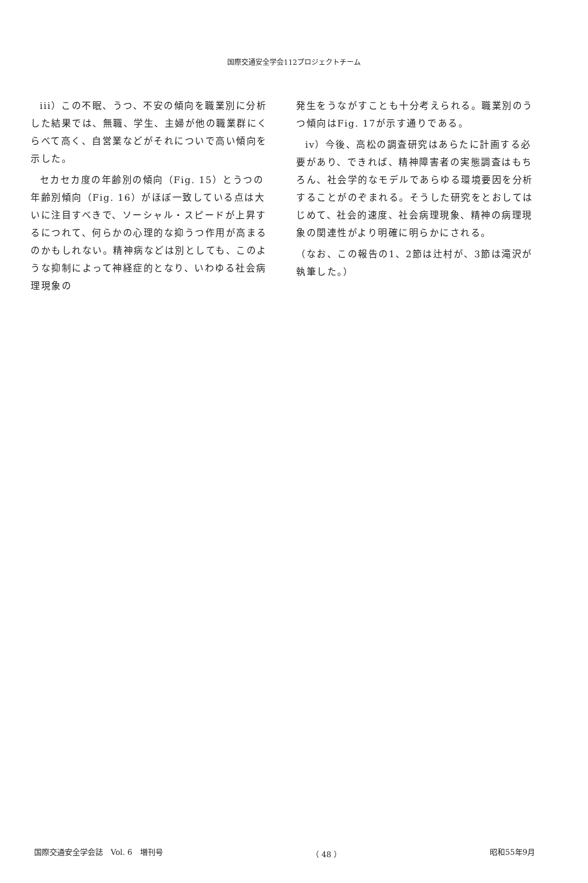国際交通安全学会112プロジェクトチーム
iii）この不眠、うつ、不安の傾向を職業別に分析した結果では、無職、学生、主婦が他の職業群にくらべて高く、自営業などがそれについで高い傾向を示した。
セカセカ度の年齢別の傾向（Fig. 15）とうつの年齢別傾向（Fig. 16）がほぼ一致している点は大いに注目すべきで、ソーシャル・スピードが上昇するにつれて、何らかの心理的な抑うつ作用が高まるのかもしれない。精神病などは別としても、このような抑制によって神経症的となり、いわゆる社会病理現象の
発生をうながすことも十分考えられる。職業別のうつ傾向はFig. 17が示す通りである。
iv）今後、高松の調査研究はあらたに計画する必要があり、できれば、精神障害者の実態調査はもちろん、社会学的なモデルであらゆる環境要因を分析することがのぞまれる。そうした研究をとおしてはじめて、社会的速度、社会病理現象、精神の病理現象の関連性がより明確に明らかにされる。
（なお、この報告の1、2節は辻村が、3節は滝沢が執筆した。）
国際交通安全学会誌　Vol. 6　増刊号 （ 48 ） 昭和55年9月